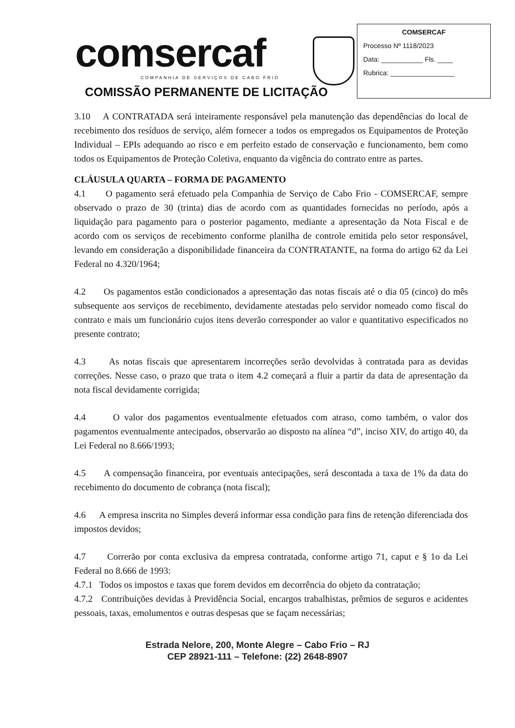comsercaf
COMPANHIA DE SERVIÇOS DE CABO FRIO
COMISSÃO PERMANENTE DE LICITAÇÃO
COMSERCAF
Processo Nº 1118/2023
Data: ___________ Fls. ____
Rubrica: _________________
3.10 A CONTRATADA será inteiramente responsável pela manutenção das dependências do local de recebimento dos resíduos de serviço, além fornecer a todos os empregados os Equipamentos de Proteção Individual – EPIs adequando ao risco e em perfeito estado de conservação e funcionamento, bem como todos os Equipamentos de Proteção Coletiva, enquanto da vigência do contrato entre as partes.
CLÁUSULA QUARTA – FORMA DE PAGAMENTO
4.1 O pagamento será efetuado pela Companhia de Serviço de Cabo Frio - COMSERCAF, sempre observado o prazo de 30 (trinta) dias de acordo com as quantidades fornecidas no período, após a liquidação para pagamento para o posterior pagamento, mediante a apresentação da Nota Fiscal e de acordo com os serviços de recebimento conforme planilha de controle emitida pelo setor responsável, levando em consideração a disponibilidade financeira da CONTRATANTE, na forma do artigo 62 da Lei Federal no 4.320/1964;
4.2 Os pagamentos estão condicionados a apresentação das notas fiscais até o dia 05 (cinco) do mês subsequente aos serviços de recebimento, devidamente atestadas pelo servidor nomeado como fiscal do contrato e mais um funcionário cujos itens deverão corresponder ao valor e quantitativo especificados no presente contrato;
4.3 As notas fiscais que apresentarem incorreções serão devolvidas à contratada para as devidas correções. Nesse caso, o prazo que trata o item 4.2 começará a fluir a partir da data de apresentação da nota fiscal devidamente corrigida;
4.4 O valor dos pagamentos eventualmente efetuados com atraso, como também, o valor dos pagamentos eventualmente antecipados, observarão ao disposto na alínea “d”, inciso XIV, do artigo 40, da Lei Federal no 8.666/1993;
4.5 A compensação financeira, por eventuais antecipações, será descontada a taxa de 1% da data do recebimento do documento de cobrança (nota fiscal);
4.6 A empresa inscrita no Simples deverá informar essa condição para fins de retenção diferenciada dos impostos devidos;
4.7 Correrão por conta exclusiva da empresa contratada, conforme artigo 71, caput e § 1o da Lei Federal no 8.666 de 1993:
4.7.1 Todos os impostos e taxas que forem devidos em decorrência do objeto da contratação;
4.7.2 Contribuições devidas à Previdência Social, encargos trabalhistas, prêmios de seguros e acidentes pessoais, taxas, emolumentos e outras despesas que se façam necessárias;
Estrada Nelore, 200, Monte Alegre – Cabo Frio – RJ
CEP 28921-111 – Telefone: (22) 2648-8907